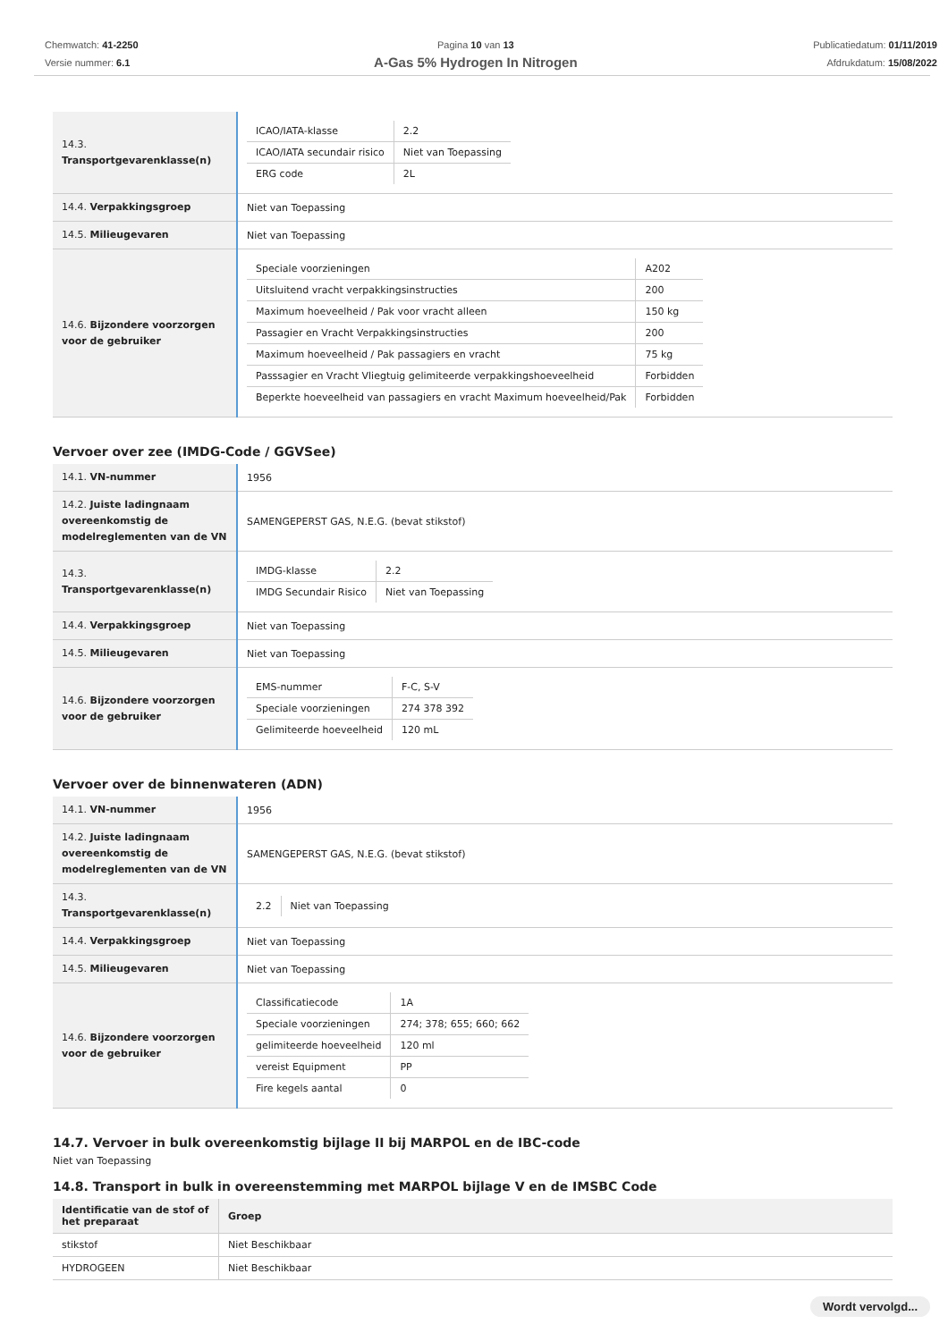Chemwatch: 41-2250
Versie nummer: 6.1
Pagina 10 van 13
A-Gas 5% Hydrogen In Nitrogen
Publicatiedatum: 01/11/2019
Afdrukdatum: 15/08/2022
| 14.3. Transportgevarenklasse(n) | / ICAO/IATA-klasse / 2.2 / / ICAO/IATA secundair risico / Niet van Toepassing / / ERG code / 2L / |
| 14.4. Verpakkingsgroep | Niet van Toepassing |
| 14.5. Milieugevaren | Niet van Toepassing |
| 14.6. Bijzondere voorzorgen voor de gebruiker | / Speciale voorzieningen / A202 / / Uitsluitend vracht verpakkingsinstructies / 200 / / Maximum hoeveelheid / Pak voor vracht alleen / 150 kg / / Passagier en Vracht Verpakkingsinstructies / 200 / / Maximum hoeveelheid / Pak passagiers en vracht / 75 kg / / Passsagier en Vracht Vliegtuig gelimiteerde verpakkingshoeveelheid / Forbidden / / Beperkte hoeveelheid van passagiers en vracht Maximum hoeveelheid/Pak / Forbidden / |
Vervoer over zee (IMDG-Code / GGVSee)
| 14.1. VN-nummer | 1956 |
| 14.2. Juiste ladingnaam overeenkomstig de modelreglementen van de VN | SAMENGEPERST GAS, N.E.G. (bevat stikstof) |
| 14.3. Transportgevarenklasse(n) | / IMDG-klasse / 2.2 / / IMDG Secundair Risico / Niet van Toepassing / |
| 14.4. Verpakkingsgroep | Niet van Toepassing |
| 14.5. Milieugevaren | Niet van Toepassing |
| 14.6. Bijzondere voorzorgen voor de gebruiker | / EMS-nummer / F-C, S-V / / Speciale voorzieningen / 274 378 392 / / Gelimiteerde hoeveelheid / 120 mL / |
Vervoer over de binnenwateren (ADN)
| 14.1. VN-nummer | 1956 |
| 14.2. Juiste ladingnaam overeenkomstig de modelreglementen van de VN | SAMENGEPERST GAS, N.E.G. (bevat stikstof) |
| 14.3. Transportgevarenklasse(n) | / 2.2 / Niet van Toepassing / |
| 14.4. Verpakkingsgroep | Niet van Toepassing |
| 14.5. Milieugevaren | Niet van Toepassing |
| 14.6. Bijzondere voorzorgen voor de gebruiker | / Classificatiecode / 1A / / Speciale voorzieningen / 274; 378; 655; 660; 662 / / gelimiteerde hoeveelheid / 120 ml / / vereist Equipment / PP / / Fire kegels aantal / 0 / |
14.7. Vervoer in bulk overeenkomstig bijlage II bij MARPOL en de IBC-code
Niet van Toepassing
14.8. Transport in bulk in overeenstemming met MARPOL bijlage V en de IMSBC Code
| Identificatie van de stof of het preparaat | Groep |
| --- | --- |
| stikstof | Niet Beschikbaar |
| HYDROGEEN | Niet Beschikbaar |
Wordt vervolgd...